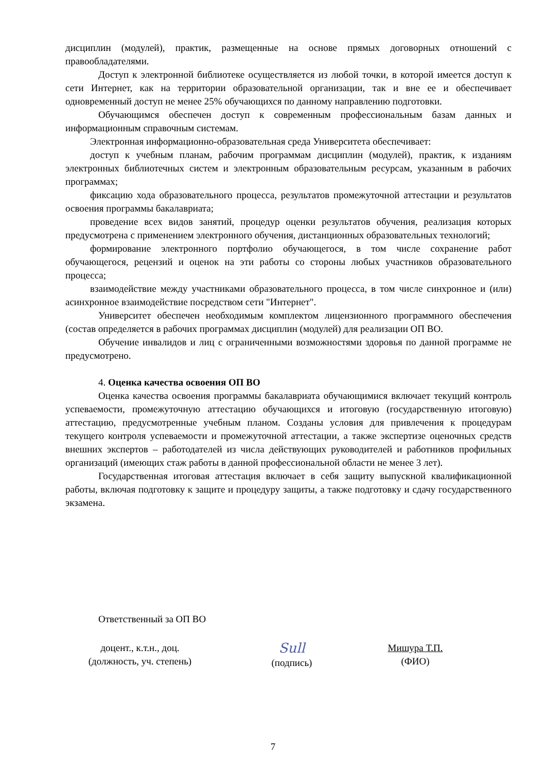дисциплин (модулей), практик, размещенные на основе прямых договорных отношений с правообладателями.
Доступ к электронной библиотеке осуществляется из любой точки, в которой имеется доступ к сети Интернет, как на территории образовательной организации, так и вне ее и обеспечивает одновременный доступ не менее 25% обучающихся по данному направлению подготовки.
Обучающимся обеспечен доступ к современным профессиональным базам данных и информационным справочным системам.
Электронная информационно-образовательная среда Университета обеспечивает:
доступ к учебным планам, рабочим программам дисциплин (модулей), практик, к изданиям электронных библиотечных систем и электронным образовательным ресурсам, указанным в рабочих программах;
фиксацию хода образовательного процесса, результатов промежуточной аттестации и результатов освоения программы бакалавриата;
проведение всех видов занятий, процедур оценки результатов обучения, реализация которых предусмотрена с применением электронного обучения, дистанционных образовательных технологий;
формирование электронного портфолио обучающегося, в том числе сохранение работ обучающегося, рецензий и оценок на эти работы со стороны любых участников образовательного процесса;
взаимодействие между участниками образовательного процесса, в том числе синхронное и (или) асинхронное взаимодействие посредством сети "Интернет".
Университет обеспечен необходимым комплектом лицензионного программного обеспечения (состав определяется в рабочих программах дисциплин (модулей) для реализации ОП ВО.
Обучение инвалидов и лиц с ограниченными возможностями здоровья по данной программе не предусмотрено.
4. Оценка качества освоения ОП ВО
Оценка качества освоения программы бакалавриата обучающимися включает текущий контроль успеваемости, промежуточную аттестацию обучающихся и итоговую (государственную итоговую) аттестацию, предусмотренные учебным планом. Созданы условия для привлечения к процедурам текущего контроля успеваемости и промежуточной аттестации, а также экспертизе оценочных средств внешних экспертов – работодателей из числа действующих руководителей и работников профильных организаций (имеющих стаж работы в данной профессиональной области не менее 3 лет).
Государственная итоговая аттестация включает в себя защиту выпускной квалификационной работы, включая подготовку к защите и процедуру защиты, а также подготовку и сдачу государственного экзамена.
Ответственный за ОП ВО
доцент., к.т.н., доц.
(должность, уч. степень)
Sull
(подпись)
Мишура Т.П.
(ФИО)
7